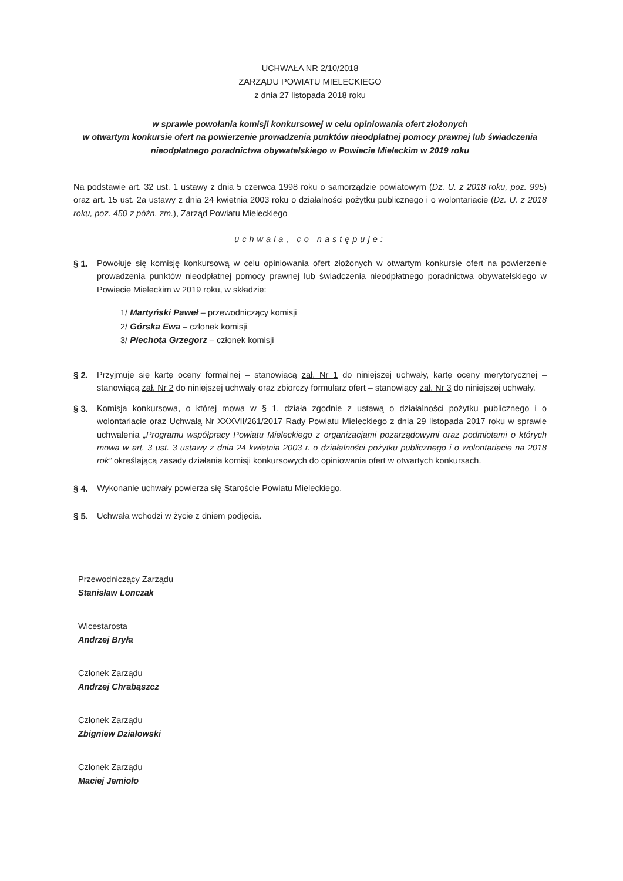UCHWAŁA NR 2/10/2018
ZARZĄDU POWIATU MIELECKIEGO
z dnia 27 listopada 2018 roku
w sprawie powołania komisji konkursowej w celu opiniowania ofert złożonych
w otwartym konkursie ofert na powierzenie prowadzenia punktów nieodpłatnej pomocy prawnej lub świadczenia
nieodpłatnego poradnictwa obywatelskiego w Powiecie Mieleckim w 2019 roku
Na podstawie art. 32 ust. 1 ustawy z dnia 5 czerwca 1998 roku o samorządzie powiatowym (Dz. U. z 2018 roku, poz. 995) oraz art. 15 ust. 2a ustawy z dnia 24 kwietnia 2003 roku o działalności pożytku publicznego i o wolontariacie (Dz. U. z 2018 roku, poz. 450 z późn. zm.), Zarząd Powiatu Mieleckiego
uchwala, co następuje:
§ 1. Powołuje się komisję konkursową w celu opiniowania ofert złożonych w otwartym konkursie ofert na powierzenie prowadzenia punktów nieodpłatnej pomocy prawnej lub świadczenia nieodpłatnego poradnictwa obywatelskiego w Powiecie Mieleckim w 2019 roku, w składzie:
1/ Martyński Paweł – przewodniczący komisji
2/ Górska Ewa – członek komisji
3/ Piechota Grzegorz – członek komisji
§ 2. Przyjmuje się kartę oceny formalnej – stanowiącą zał. Nr 1 do niniejszej uchwały, kartę oceny merytorycznej – stanowiącą zał. Nr 2 do niniejszej uchwały oraz zbiorczy formularz ofert – stanowiący zał. Nr 3 do niniejszej uchwały.
§ 3. Komisja konkursowa, o której mowa w § 1, działa zgodnie z ustawą o działalności pożytku publicznego i o wolontariacie oraz Uchwałą Nr XXXVII/261/2017 Rady Powiatu Mieleckiego z dnia 29 listopada 2017 roku w sprawie uchwalenia „Programu współpracy Powiatu Mieleckiego z organizacjami pozarządowymi oraz podmiotami o których mowa w art. 3 ust. 3 ustawy z dnia 24 kwietnia 2003 r. o działalności pożytku publicznego i o wolontariacie na 2018 rok” określającą zasady działania komisji konkursowych do opiniowania ofert w otwartych konkursach.
§ 4. Wykonanie uchwały powierza się Staroście Powiatu Mieleckiego.
§ 5. Uchwała wchodzi w życie z dniem podjęcia.
Przewodniczący Zarządu
Stanisław Lonczak
Wicestarosta
Andrzej Bryła
Członek Zarządu
Andrzej Chrabąszcz
Członek Zarządu
Zbigniew Działowski
Członek Zarządu
Maciej Jemioło